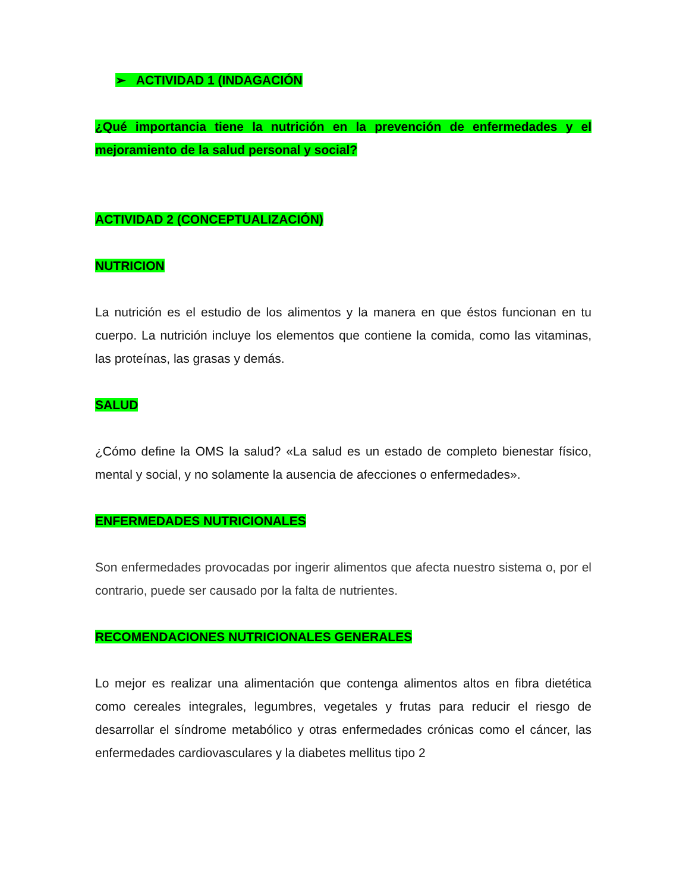➢ ACTIVIDAD 1 (INDAGACIÓN
¿Qué importancia tiene la nutrición en la prevención de enfermedades y el mejoramiento de la salud personal y social?
ACTIVIDAD 2 (CONCEPTUALIZACIÓN)
NUTRICION
La nutrición es el estudio de los alimentos y la manera en que éstos funcionan en tu cuerpo. La nutrición incluye los elementos que contiene la comida, como las vitaminas, las proteínas, las grasas y demás.
SALUD
¿Cómo define la OMS la salud? «La salud es un estado de completo bienestar físico, mental y social, y no solamente la ausencia de afecciones o enfermedades».
ENFERMEDADES NUTRICIONALES
Son enfermedades provocadas por ingerir alimentos que afecta nuestro sistema o, por el contrario, puede ser causado por la falta de nutrientes.
RECOMENDACIONES NUTRICIONALES GENERALES
Lo mejor es realizar una alimentación que contenga alimentos altos en fibra dietética como cereales integrales, legumbres, vegetales y frutas para reducir el riesgo de desarrollar el síndrome metabólico y otras enfermedades crónicas como el cáncer, las enfermedades cardiovasculares y la diabetes mellitus tipo 2